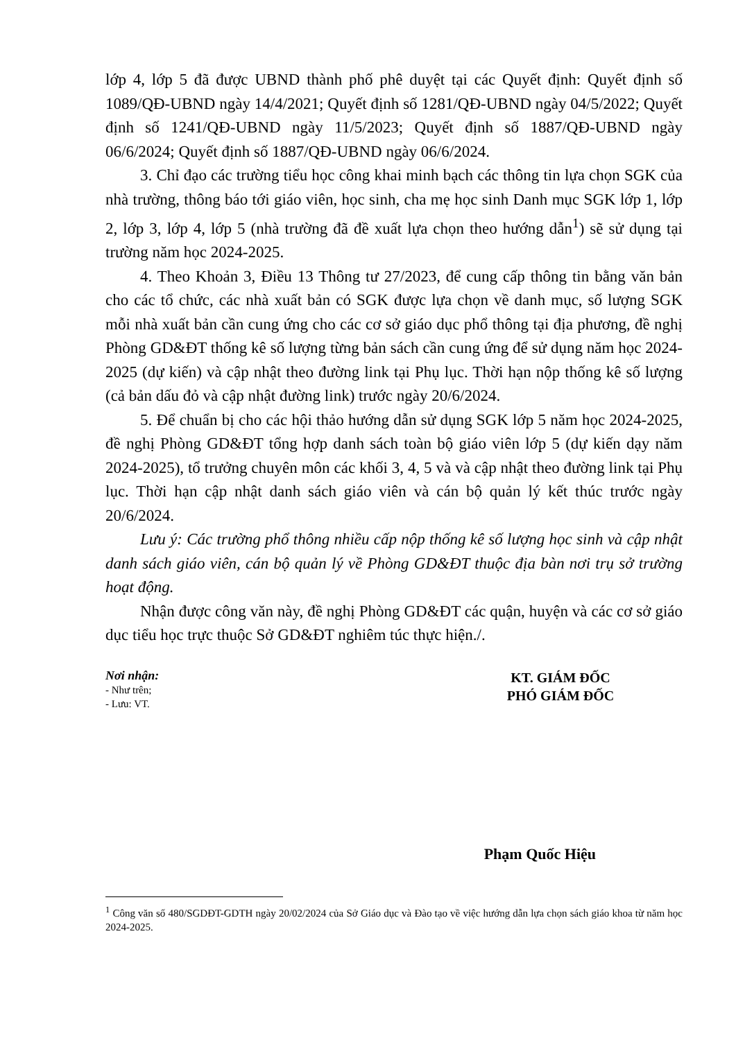lớp 4, lớp 5 đã được UBND thành phố phê duyệt tại các Quyết định: Quyết định số 1089/QĐ-UBND ngày 14/4/2021; Quyết định số 1281/QĐ-UBND ngày 04/5/2022; Quyết định số 1241/QĐ-UBND ngày 11/5/2023; Quyết định số 1887/QĐ-UBND ngày 06/6/2024; Quyết định số 1887/QĐ-UBND ngày 06/6/2024.
3. Chỉ đạo các trường tiểu học công khai minh bạch các thông tin lựa chọn SGK của nhà trường, thông báo tới giáo viên, học sinh, cha mẹ học sinh Danh mục SGK lớp 1, lớp 2, lớp 3, lớp 4, lớp 5 (nhà trường đã đề xuất lựa chọn theo hướng dẫn<sup>1</sup>) sẽ sử dụng tại trường năm học 2024-2025.
4. Theo Khoản 3, Điều 13 Thông tư 27/2023, để cung cấp thông tin bằng văn bản cho các tổ chức, các nhà xuất bản có SGK được lựa chọn về danh mục, số lượng SGK mỗi nhà xuất bản cần cung ứng cho các cơ sở giáo dục phổ thông tại địa phương, đề nghị Phòng GD&ĐT thống kê số lượng từng bản sách cần cung ứng để sử dụng năm học 2024-2025 (dự kiến) và cập nhật theo đường link tại Phụ lục. Thời hạn nộp thống kê số lượng (cả bản dấu đỏ và cập nhật đường link) trước ngày 20/6/2024.
5. Để chuẩn bị cho các hội thảo hướng dẫn sử dụng SGK lớp 5 năm học 2024-2025, đề nghị Phòng GD&ĐT tổng hợp danh sách toàn bộ giáo viên lớp 5 (dự kiến dạy năm 2024-2025), tổ trưởng chuyên môn các khối 3, 4, 5 và và cập nhật theo đường link tại Phụ lục. Thời hạn cập nhật danh sách giáo viên và cán bộ quản lý kết thúc trước ngày 20/6/2024.
Lưu ý: Các trường phổ thông nhiều cấp nộp thống kê số lượng học sinh và cập nhật danh sách giáo viên, cán bộ quản lý về Phòng GD&ĐT thuộc địa bàn nơi trụ sở trường hoạt động.
Nhận được công văn này, đề nghị Phòng GD&ĐT các quận, huyện và các cơ sở giáo dục tiểu học trực thuộc Sở GD&ĐT nghiêm túc thực hiện./.
Nơi nhận:
- Như trên;
- Lưu: VT.
KT. GIÁM ĐỐC
PHÓ GIÁM ĐỐC
Phạm Quốc Hiệu
<sup>1</sup> Công văn số 480/SGDĐT-GDTH ngày 20/02/2024 của Sở Giáo dục và Đào tạo về việc hướng dẫn lựa chọn sách giáo khoa từ năm học 2024-2025.